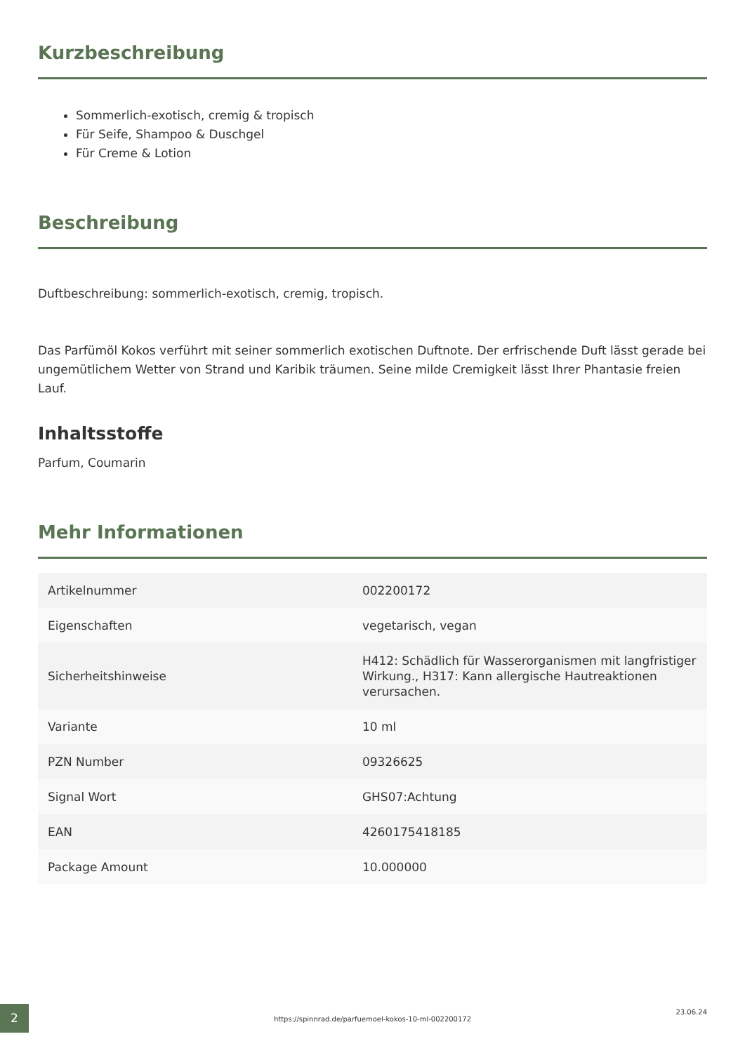Kurzbeschreibung
Sommerlich-exotisch, cremig & tropisch
Für Seife, Shampoo & Duschgel
Für Creme & Lotion
Beschreibung
Duftbeschreibung: sommerlich-exotisch, cremig, tropisch.
Das Parfümöl Kokos verführt mit seiner sommerlich exotischen Duftnote. Der erfrischende Duft lässt gerade bei ungemütlichem Wetter von Strand und Karibik träumen. Seine milde Cremigkeit lässt Ihrer Phantasie freien Lauf.
Inhaltsstoffe
Parfum, Coumarin
Mehr Informationen
| Artikelnummer | 002200172 |
| Eigenschaften | vegetarisch, vegan |
| Sicherheitshinweise | H412: Schädlich für Wasserorganismen mit langfristiger Wirkung., H317: Kann allergische Hautreaktionen verursachen. |
| Variante | 10 ml |
| PZN Number | 09326625 |
| Signal Wort | GHS07:Achtung |
| EAN | 4260175418185 |
| Package Amount | 10.000000 |
2
https://spinnrad.de/parfuemoel-kokos-10-ml-002200172
23.06.24